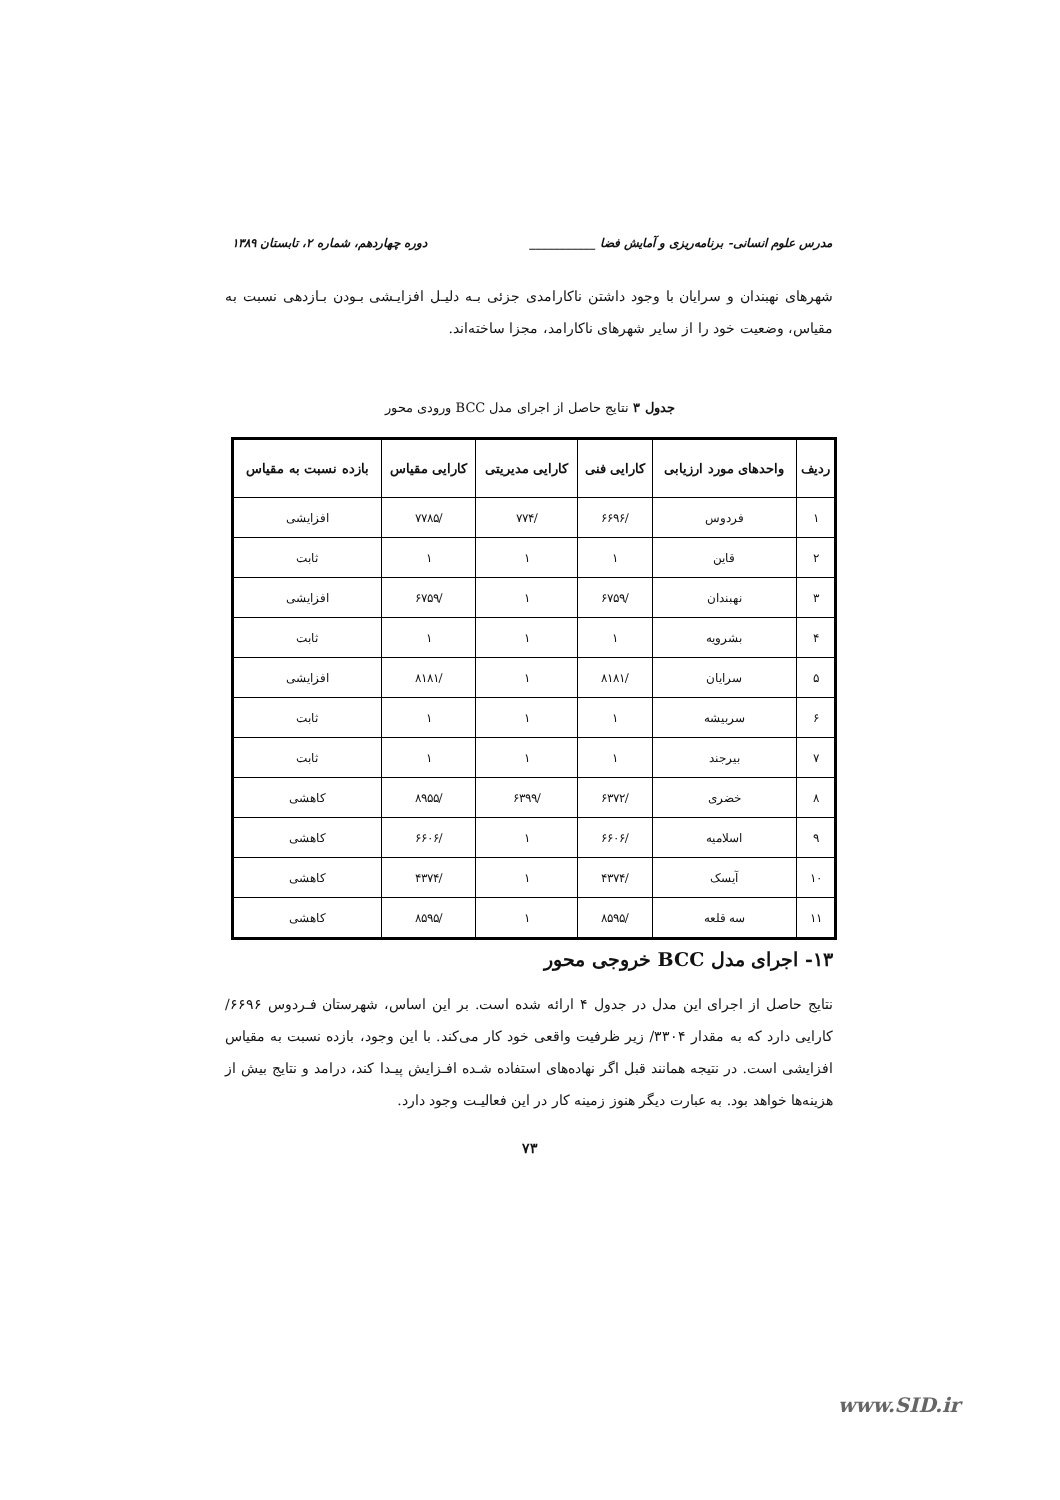مدرس علوم انسانی- برنامه‌ریزی و آمایش فضا ___________ دوره چهاردهم، شماره ۲، تابستان ۱۳۸۹
شهرهای نهبندان و سرایان با وجود داشتن ناکارامدی جزئی بـه دلیـل افزایـشی بـودن بـازدهی نسبت به مقیاس، وضعیت خود را از سایر شهرهای ناکارامد، مجزا ساخته‌اند.
جدول ۳ نتایج حاصل از اجرای مدل BCC ورودی محور
| ردیف | واحدهای مورد ارزیابی | کارایی فنی | کارایی مدیریتی | کارایی مقیاس | بازده نسبت به مقیاس |
| --- | --- | --- | --- | --- | --- |
| ۱ | فردوس | /۶۶۹۶ | /۷۷۴ | /۷۷۸۵ | افزایشی |
| ۲ | قاین | ۱ | ۱ | ۱ | ثابت |
| ۳ | نهبندان | /۶۷۵۹ | ۱ | /۶۷۵۹ | افزایشی |
| ۴ | بشرویه | ۱ | ۱ | ۱ | ثابت |
| ۵ | سرایان | /۸۱۸۱ | ۱ | /۸۱۸۱ | افزایشی |
| ۶ | سربیشه | ۱ | ۱ | ۱ | ثابت |
| ۷ | بیرجند | ۱ | ۱ | ۱ | ثابت |
| ۸ | خضری | /۶۳۷۲ | /۶۳۹۹ | /۸۹۵۵ | کاهشی |
| ۹ | اسلامیه | /۶۶۰۶ | ۱ | /۶۶۰۶ | کاهشی |
| ۱۰ | آیسک | /۴۳۷۴ | ۱ | /۴۳۷۴ | کاهشی |
| ۱۱ | سه قلعه | /۸۵۹۵ | ۱ | /۸۵۹۵ | کاهشی |
۱۳- اجرای مدل BCC خروجی محور
نتایج حاصل از اجرای این مدل در جدول ۴ ارائه شده است. بر این اساس، شهرستان فـردوس ۶۶۹۶/ کارایی دارد که به مقدار ۳۳۰۴/ زیر ظرفیت واقعی خود کار می‌کند. با این وجود، بازده نسبت به مقیاس افزایشی است. در نتیجه همانند قبل اگر نهاده‌های استفاده شـده افـزایش پیـدا کند، درامد و نتایج بیش از هزینه‌ها خواهد بود. به عبارت دیگر هنوز زمینه کار در این فعالیـت وجود دارد.
۷۳
www.SID.ir